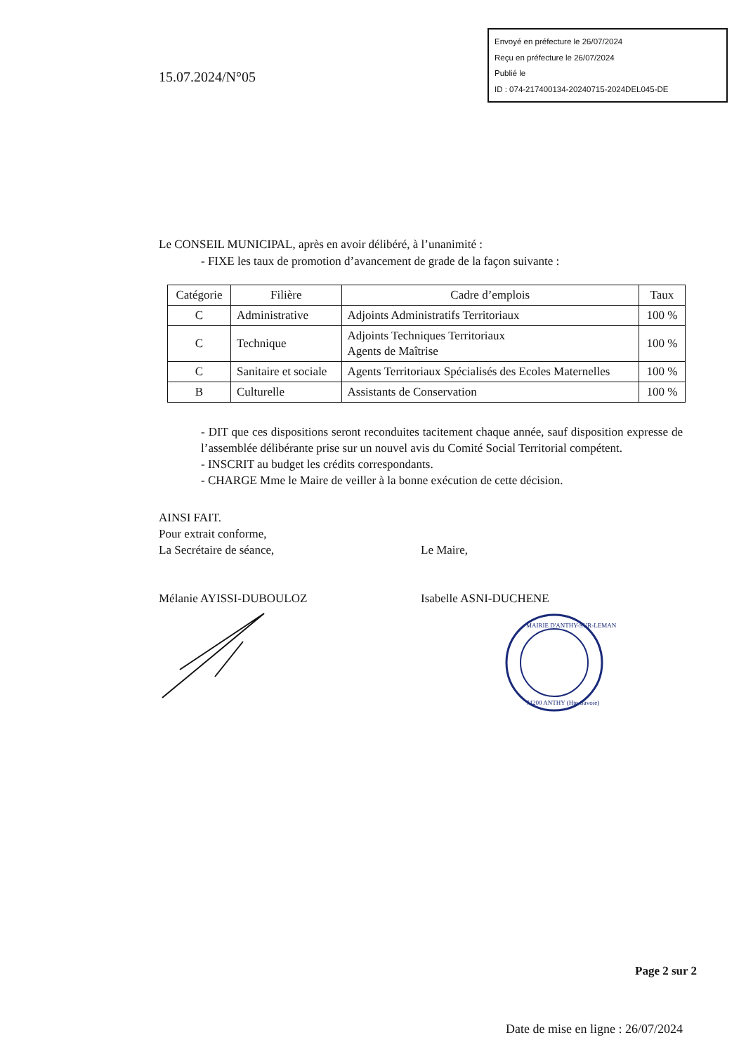15.07.2024/N°05
Envoyé en préfecture le 26/07/2024
Reçu en préfecture le 26/07/2024
Publié le
ID : 074-217400134-20240715-2024DEL045-DE
Le CONSEIL MUNICIPAL, après en avoir délibéré, à l’unanimité :
- FIXE les taux de promotion d’avancement de grade de la façon suivante :
| Catégorie | Filière | Cadre d’emplois | Taux |
| --- | --- | --- | --- |
| C | Administrative | Adjoints Administratifs Territoriaux | 100 % |
| C | Technique | Adjoints Techniques Territoriaux Agents de Maîtrise | 100 % |
| C | Sanitaire et sociale | Agents Territoriaux Spécialisés des Ecoles Maternelles | 100 % |
| B | Culturelle | Assistants de Conservation | 100 % |
- DIT que ces dispositions seront reconduites tacitement chaque année, sauf disposition expresse de l’assemblée délibérante prise sur un nouvel avis du Comité Social Territorial compétent.
- INSCRIT au budget les crédits correspondants.
- CHARGE Mme le Maire de veiller à la bonne exécution de cette décision.
AINSI FAIT.
Pour extrait conforme,
La Secrétaire de séance,
Mélanie AYISSI-DUBOULOZ
Le Maire,
Isabelle ASNI-DUCHENE
MAIRIE D'ANTHY-SUR-LEMAN
74200 ANTHY (Hte-Savoie)
Page 2 sur 2
Date de mise en ligne : 26/07/2024